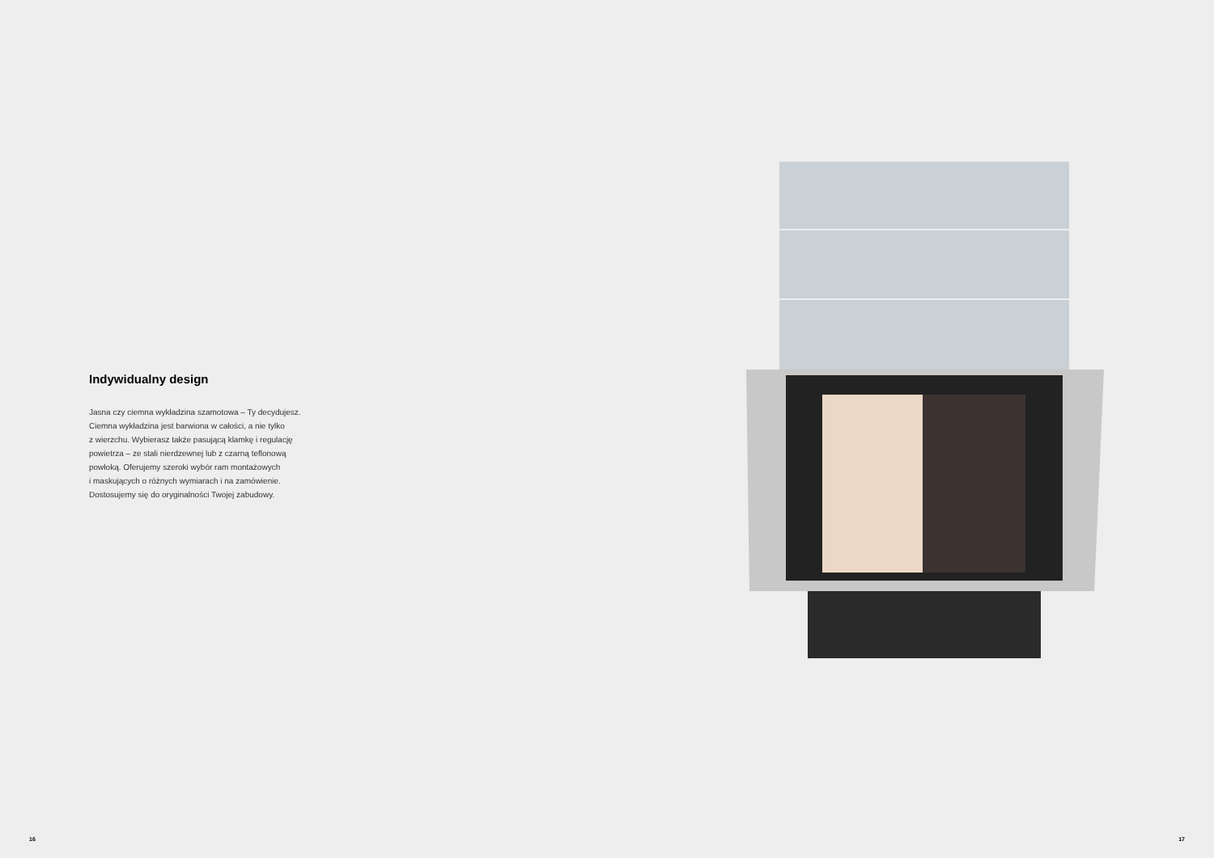Indywidualny design
Jasna czy ciemna wykładzina szamotowa – Ty decydujesz.
Ciemna wykładzina jest barwiona w całości, a nie tylko
z wierzchu. Wybierasz także pasującą klamkę i regulację
powietrza – ze stali nierdzewnej lub z czarną teflonową
powłoką. Oferujemy szeroki wybór ram montażowych
i maskujących o różnych wymiarach i na zamówienie.
Dostosujemy się do oryginalności Twojej zabudowy.
16 17